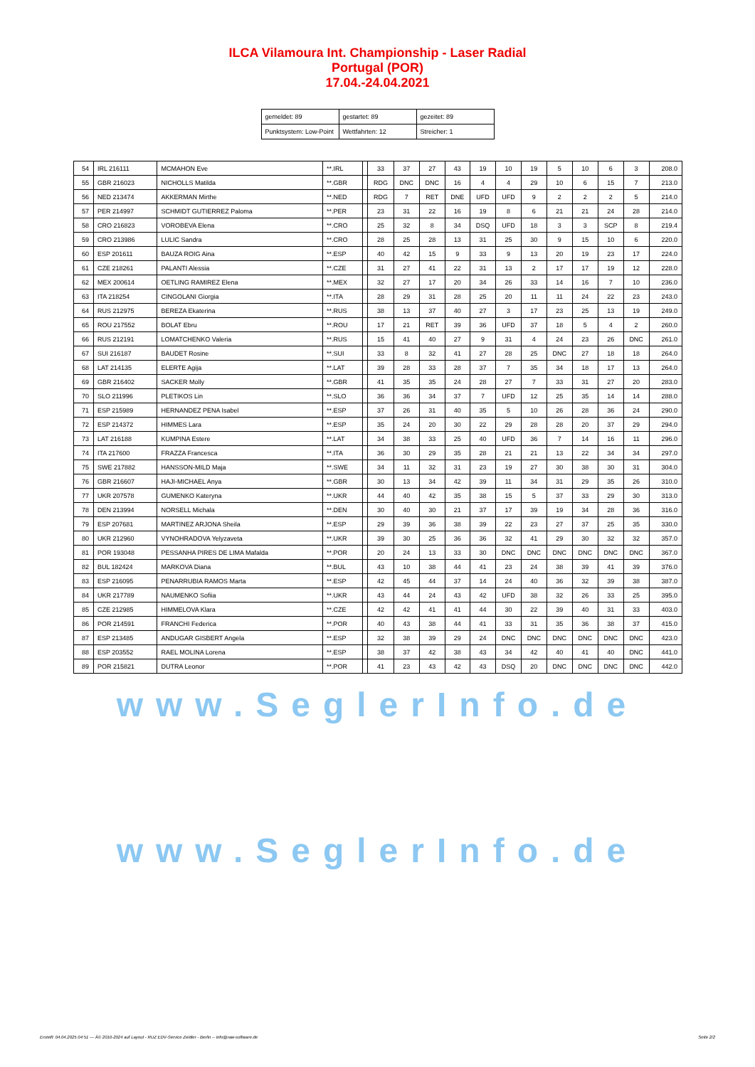ILCA Vilamoura Int. Championship - Laser Radial
Portugal (POR)
17.04.-24.04.2021
| gemeldet: 89 | gestartet: 89 | gezeitet: 89 |
| Punktsystem: Low-Point | Wettfahrten: 12 | Streicher: 1 |
| 54 | IRL 216111 | MCMAHON Eve | **.IRL | | 33 | 37 | 27 | 43 | 19 | 10 | 19 | 5 | 10 | 6 | 3 | 208.0 |
| 55 | GBR 216023 | NICHOLLS Matilda | **.GBR | | RDG | DNC | DNC | 16 | 4 | 4 | 29 | 10 | 6 | 15 | 7 | 213.0 |
| 56 | NED 213474 | AKKERMAN Mirthe | **.NED | | RDG | 7 | RET | DNE | UFD | UFD | 9 | 2 | 2 | 2 | 5 | 214.0 |
| 57 | PER 214997 | SCHMIDT GUTIERREZ Paloma | **.PER | | 23 | 31 | 22 | 16 | 19 | 8 | 6 | 21 | 21 | 24 | 28 | 214.0 |
| 58 | CRO 216823 | VOROBEVA Elena | **.CRO | | 25 | 32 | 8 | 34 | DSQ | UFD | 18 | 3 | 3 | SCP | 8 | 219.4 |
| 59 | CRO 213986 | LULIC Sandra | **.CRO | | 28 | 25 | 28 | 13 | 31 | 25 | 30 | 9 | 15 | 10 | 6 | 220.0 |
| 60 | ESP 201611 | BAUZA ROIG Aina | **.ESP | | 40 | 42 | 15 | 9 | 33 | 9 | 13 | 20 | 19 | 23 | 17 | 224.0 |
| 61 | CZE 218261 | PALANTI Alessia | **.CZE | | 31 | 27 | 41 | 22 | 31 | 13 | 2 | 17 | 17 | 19 | 12 | 228.0 |
| 62 | MEX 200614 | OETLING RAMIREZ Elena | **.MEX | | 32 | 27 | 17 | 20 | 34 | 26 | 33 | 14 | 16 | 7 | 10 | 236.0 |
| 63 | ITA 218254 | CINGOLANI Giorgia | **.ITA | | 28 | 29 | 31 | 28 | 25 | 20 | 11 | 11 | 24 | 22 | 23 | 243.0 |
| 64 | RUS 212975 | BEREZA Ekaterina | **.RUS | | 38 | 13 | 37 | 40 | 27 | 3 | 17 | 23 | 25 | 13 | 19 | 249.0 |
| 65 | ROU 217552 | BOLAT Ebru | **.ROU | | 17 | 21 | RET | 39 | 36 | UFD | 37 | 18 | 5 | 4 | 2 | 260.0 |
| 66 | RUS 212191 | LOMATCHENKO Valeria | **.RUS | | 15 | 41 | 40 | 27 | 9 | 31 | 4 | 24 | 23 | 26 | DNC | 261.0 |
| 67 | SUI 216187 | BAUDET Rosine | **.SUI | | 33 | 8 | 32 | 41 | 27 | 28 | 25 | DNC | 27 | 18 | 18 | 264.0 |
| 68 | LAT 214135 | ELERTE Agija | **.LAT | | 39 | 28 | 33 | 28 | 37 | 7 | 35 | 34 | 18 | 17 | 13 | 264.0 |
| 69 | GBR 216402 | SACKER Molly | **.GBR | | 41 | 35 | 35 | 24 | 28 | 27 | 7 | 33 | 31 | 27 | 20 | 283.0 |
| 70 | SLO 211996 | PLETIKOS Lin | **.SLO | | 36 | 36 | 34 | 37 | 7 | UFD | 12 | 25 | 35 | 14 | 14 | 288.0 |
| 71 | ESP 215989 | HERNANDEZ PENA Isabel | **.ESP | | 37 | 26 | 31 | 40 | 35 | 5 | 10 | 26 | 28 | 36 | 24 | 290.0 |
| 72 | ESP 214372 | HIMMES Lara | **.ESP | | 35 | 24 | 20 | 30 | 22 | 29 | 28 | 28 | 20 | 37 | 29 | 294.0 |
| 73 | LAT 216188 | KUMPINA Estere | **.LAT | | 34 | 38 | 33 | 25 | 40 | UFD | 36 | 7 | 14 | 16 | 11 | 296.0 |
| 74 | ITA 217600 | FRAZZA Francesca | **.ITA | | 36 | 30 | 29 | 35 | 28 | 21 | 21 | 13 | 22 | 34 | 34 | 297.0 |
| 75 | SWE 217882 | HANSSON-MILD Maja | **.SWE | | 34 | 11 | 32 | 31 | 23 | 19 | 27 | 30 | 38 | 30 | 31 | 304.0 |
| 76 | GBR 216607 | HAJI-MICHAEL Anya | **.GBR | | 30 | 13 | 34 | 42 | 39 | 11 | 34 | 31 | 29 | 35 | 26 | 310.0 |
| 77 | UKR 207578 | GUMENKO Kateryna | **.UKR | | 44 | 40 | 42 | 35 | 38 | 15 | 5 | 37 | 33 | 29 | 30 | 313.0 |
| 78 | DEN 213994 | NORSELL Michala | **.DEN | | 30 | 40 | 30 | 21 | 37 | 17 | 39 | 19 | 34 | 28 | 36 | 316.0 |
| 79 | ESP 207681 | MARTINEZ ARJONA Sheila | **.ESP | | 29 | 39 | 36 | 38 | 39 | 22 | 23 | 27 | 37 | 25 | 35 | 330.0 |
| 80 | UKR 212960 | VYNOHRADOVA Yelyzaveta | **.UKR | | 39 | 30 | 25 | 36 | 36 | 32 | 41 | 29 | 30 | 32 | 32 | 357.0 |
| 81 | POR 193048 | PESSANHA PIRES DE LIMA Mafalda | **.POR | | 20 | 24 | 13 | 33 | 30 | DNC | DNC | DNC | DNC | DNC | DNC | 367.0 |
| 82 | BUL 182424 | MARKOVA Diana | **.BUL | | 43 | 10 | 38 | 44 | 41 | 23 | 24 | 38 | 39 | 41 | 39 | 376.0 |
| 83 | ESP 216095 | PENARRUBIA RAMOS Marta | **.ESP | | 42 | 45 | 44 | 37 | 14 | 24 | 40 | 36 | 32 | 39 | 38 | 387.0 |
| 84 | UKR 217789 | NAUMENKO Sofiia | **.UKR | | 43 | 44 | 24 | 43 | 42 | UFD | 38 | 32 | 26 | 33 | 25 | 395.0 |
| 85 | CZE 212985 | HIMMELOVA Klara | **.CZE | | 42 | 42 | 41 | 41 | 44 | 30 | 22 | 39 | 40 | 31 | 33 | 403.0 |
| 86 | POR 214591 | FRANCHI Federica | **.POR | | 40 | 43 | 38 | 44 | 41 | 33 | 31 | 35 | 36 | 38 | 37 | 415.0 |
| 87 | ESP 213485 | ANDUGAR GISBERT Angela | **.ESP | | 32 | 38 | 39 | 29 | 24 | DNC | DNC | DNC | DNC | DNC | DNC | 423.0 |
| 88 | ESP 203552 | RAEL MOLINA Lorena | **.ESP | | 38 | 37 | 42 | 38 | 43 | 34 | 42 | 40 | 41 | 40 | DNC | 441.0 |
| 89 | POR 215821 | DUTRA Leonor | **.POR | | 41 | 23 | 43 | 42 | 43 | DSQ | 20 | DNC | DNC | DNC | DNC | 442.0 |
www.SeglerInfo.de
www.SeglerInfo.de
Erstellt: 04.04.2025 04:51 --- Â© 2010-2024 auf Layout - RUZ EDV-Service Zeidler - Berlin -- info@raw-software.de Seite 2/2